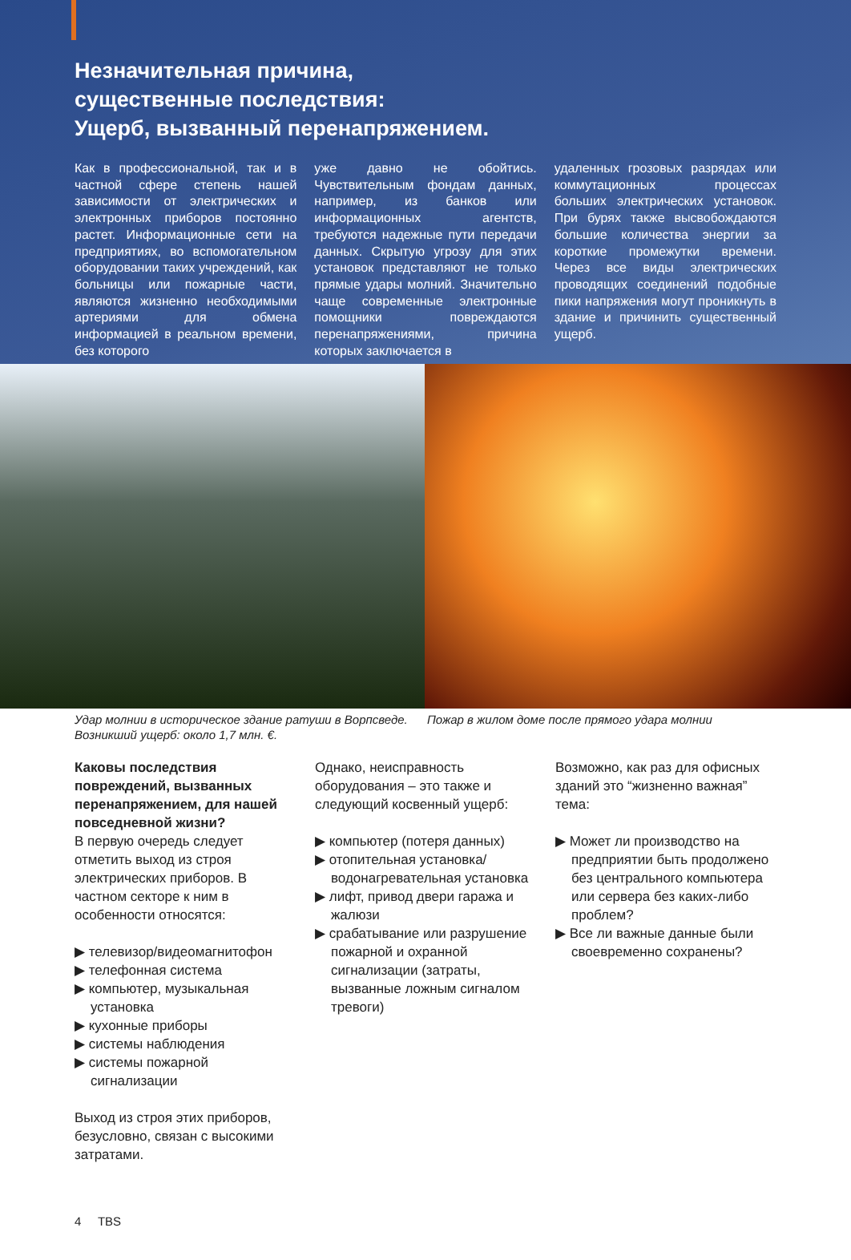Незначительная причина,
существенные последствия:
Ущерб, вызванный перенапряжением.
Как в профессиональной, так и в частной сфере степень нашей зависимости от электрических и электронных приборов постоянно растет. Информационные сети на предприятиях, во вспомогательном оборудовании таких учреждений, как больницы или пожарные части, являются жизненно необходимыми артериями для обмена информацией в реальном времени, без которого
уже давно не обойтись. Чувствительным фондам данных, например, из банков или информационных агентств, требуются надежные пути передачи данных. Скрытую угрозу для этих установок представляют не только прямые удары молний. Значительно чаще современные электронные помощники повреждаются перенапряжениями, причина которых заключается в
удаленных грозовых разрядах или коммутационных процессах больших электрических установок. При бурях также высвобождаются большие количества энергии за короткие промежутки времени. Через все виды электрических проводящих соединений подобные пики напряжения могут проникнуть в здание и причинить существенный ущерб.
Удар молнии в историческое здание ратуши в Ворпсведе. Возникший ущерб: около 1,7 млн. €.
Пожар в жилом доме после прямого удара молнии
Каковы последствия повреждений, вызванных перенапряжением, для нашей повседневной жизни?
В первую очередь следует отметить выход из строя электрических приборов. В частном секторе к ним в особенности относятся:
▶ телевизор/видеомагнитофон
▶ телефонная система
▶ компьютер, музыкальная установка
▶ кухонные приборы
▶ системы наблюдения
▶ системы пожарной сигнализации
Выход из строя этих приборов, безусловно, связан с высокими затратами.
Однако, неисправность оборудования – это также и следующий косвенный ущерб:
▶ компьютер (потеря данных)
▶ отопительная установка/водонагревательная установка
▶ лифт, привод двери гаража и жалюзи
▶ срабатывание или разрушение пожарной и охранной сигнализации (затраты, вызванные ложным сигналом тревоги)
Возможно, как раз для офисных зданий это “жизненно важная” тема:
▶ Может ли производство на предприятии быть продолжено без центрального компьютера или сервера без каких-либо проблем?
▶ Все ли важные данные были своевременно сохранены?
4 TBS